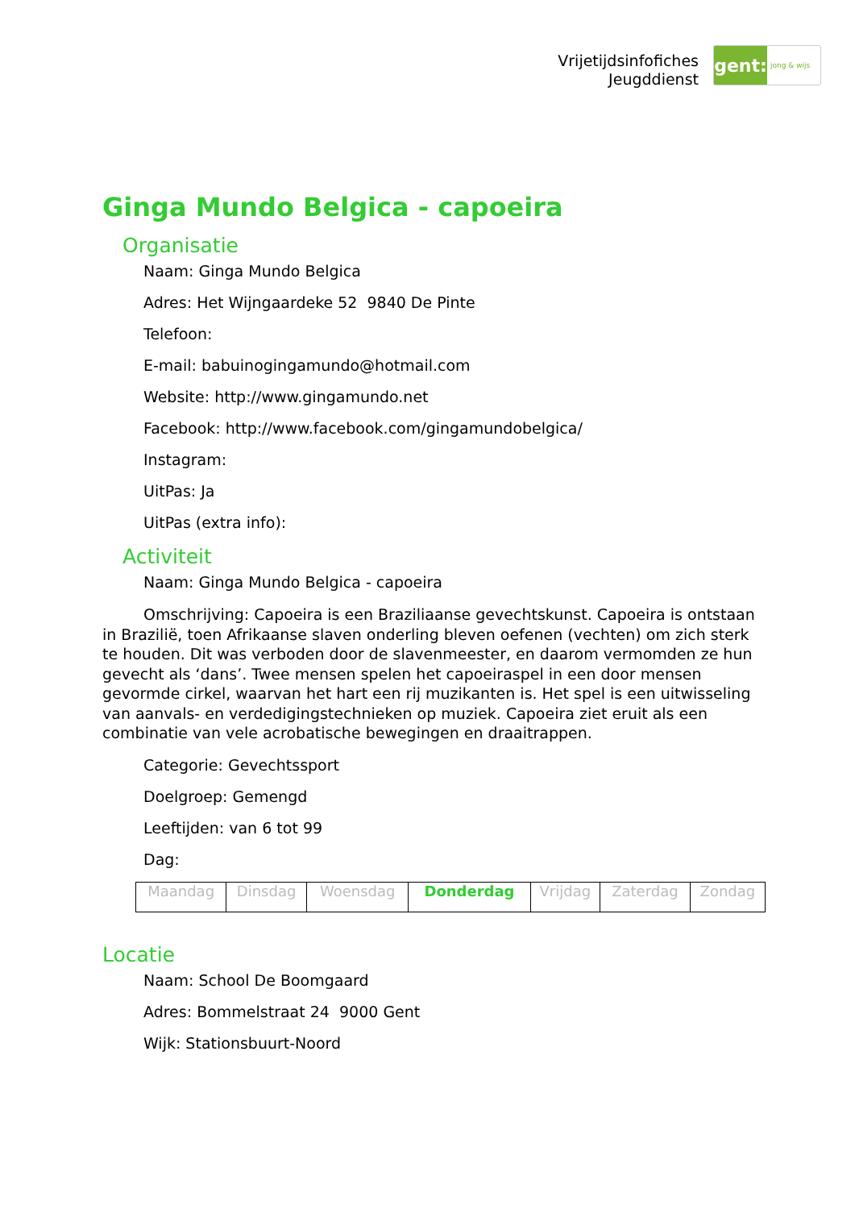Vrijetijdsinfofiches
Jeugddienst
gent:
jong & wijs
Ginga Mundo Belgica - capoeira
Organisatie
Naam: Ginga Mundo Belgica
Adres: Het Wijngaardeke 52 9840 De Pinte
Telefoon:
E-mail: babuinogingamundo@hotmail.com
Website: http://www.gingamundo.net
Facebook: http://www.facebook.com/gingamundobelgica/
Instagram:
UitPas: Ja
UitPas (extra info):
Activiteit
Naam: Ginga Mundo Belgica - capoeira
Omschrijving: Capoeira is een Braziliaanse gevechtskunst. Capoeira is ontstaan in Brazilië, toen Afrikaanse slaven onderling bleven oefenen (vechten) om zich sterk te houden. Dit was verboden door de slavenmeester, en daarom vermomden ze hun gevecht als ‘dans’. Twee mensen spelen het capoeiraspel in een door mensen gevormde cirkel, waarvan het hart een rij muzikanten is. Het spel is een uitwisseling van aanvals- en verdedigingstechnieken op muziek. Capoeira ziet eruit als een combinatie van vele acrobatische bewegingen en draaitrappen.
Categorie: Gevechtssport
Doelgroep: Gemengd
Leeftijden: van 6 tot 99
Dag:
| Maandag | Dinsdag | Woensdag | Donderdag | Vrijdag | Zaterdag | Zondag |
Locatie
Naam: School De Boomgaard
Adres: Bommelstraat 24 9000 Gent
Wijk: Stationsbuurt-Noord